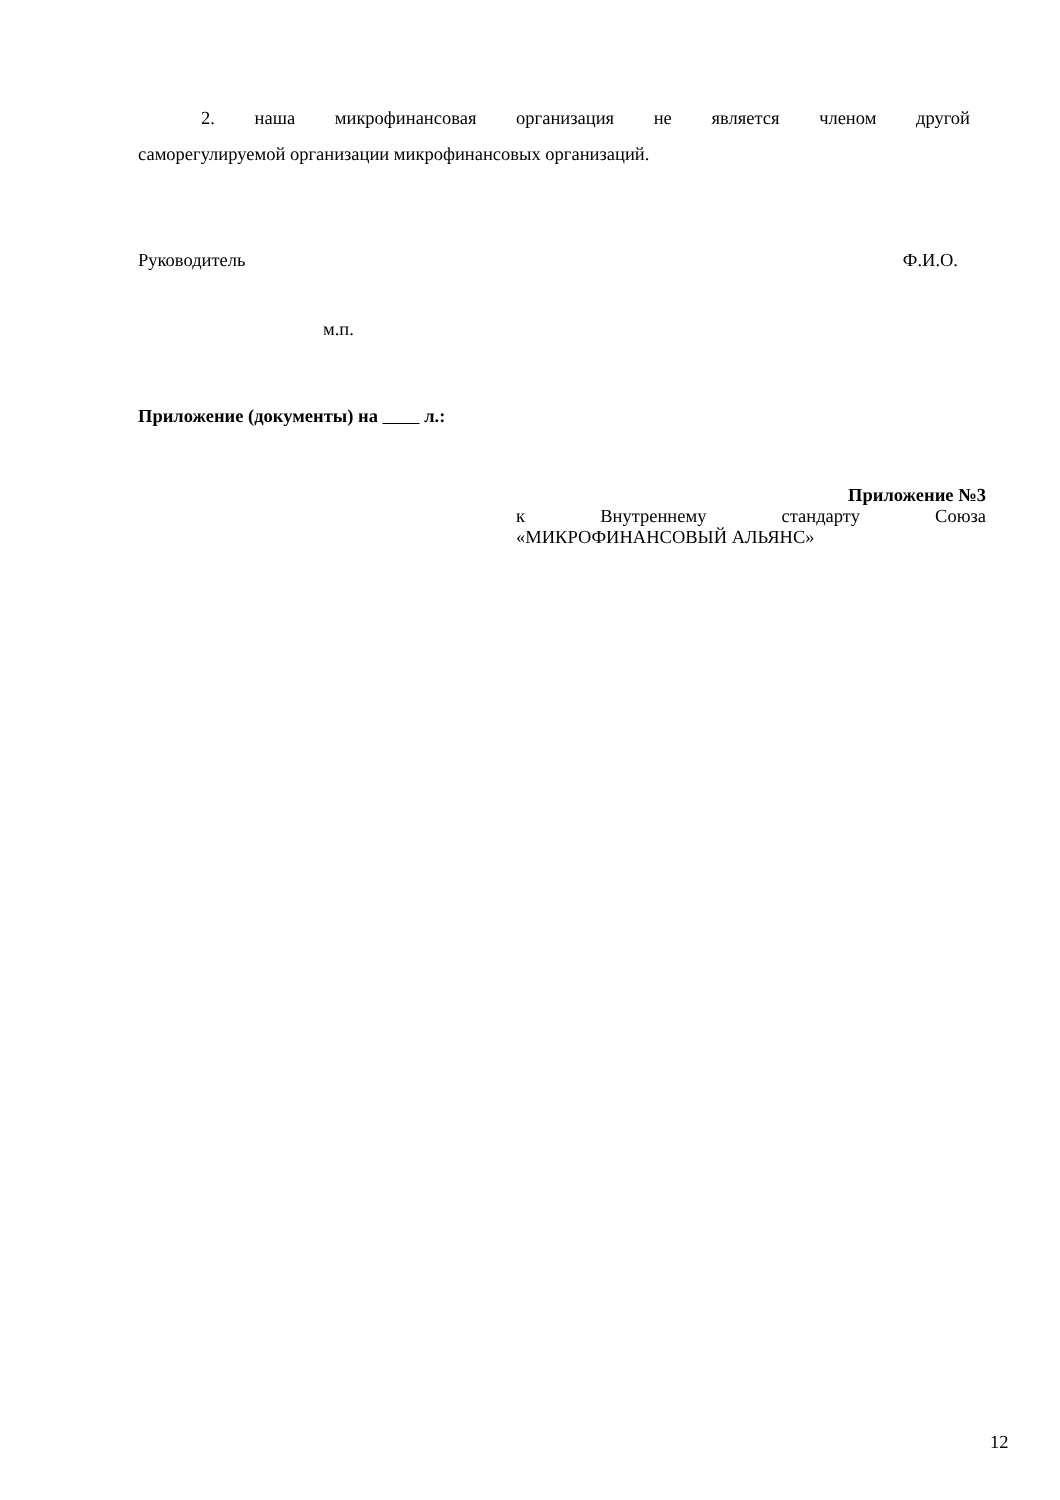2. наша микрофинансовая организация не является членом другой
саморегулируемой организации микрофинансовых организаций.
Руководитель Ф.И.О.
м.п.
Приложение (документы) на л.:
Приложение №3
к Внутреннему стандарту Союза
«МИКРОФИНАНСОВЫЙ АЛЬЯНС»
12